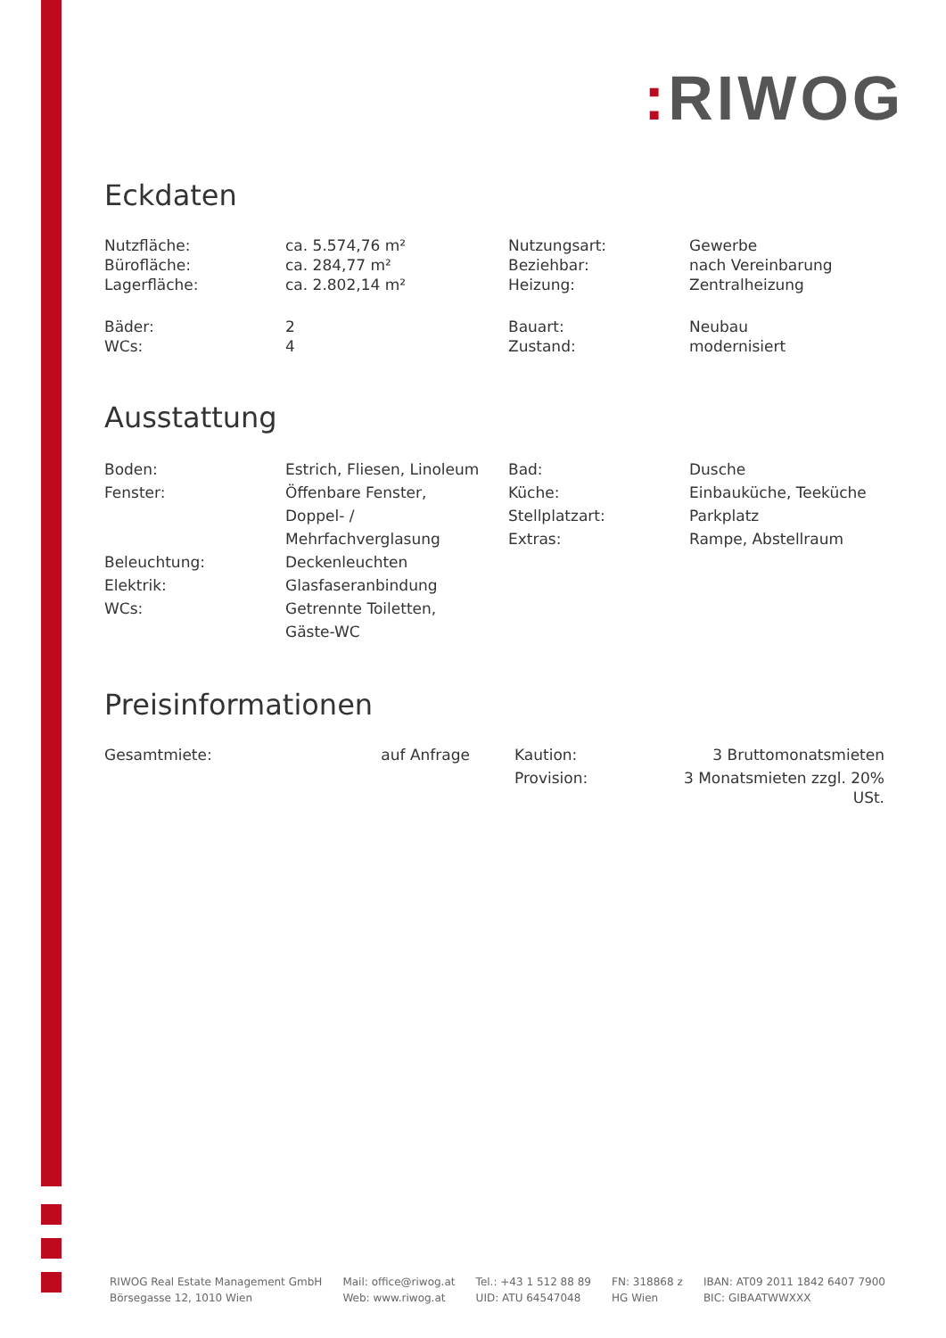: RIWOG
Eckdaten
| Nutzfläche: | ca. 5.574,76 m² | Nutzungsart: | Gewerbe |
| Bürofläche: | ca. 284,77 m² | Beziehbar: | nach Vereinbarung |
| Lagerfläche: | ca. 2.802,14 m² | Heizung: | Zentralheizung |
| Bäder: | 2 | Bauart: | Neubau |
| WCs: | 4 | Zustand: | modernisiert |
Ausstattung
| Boden: Fenster: Beleuchtung: Elektrik: WCs: | Estrich, Fliesen, Linoleum Öffenbare Fenster, Doppel- / Mehrfachverglasung Deckenleuchten Glasfaseranbindung Getrennte Toiletten, Gäste-WC | Bad: Küche: Stellplatzart: Extras: | Dusche Einbauküche, Teeküche Parkplatz Rampe, Abstellraum |
Preisinformationen
| Gesamtmiete: | auf Anfrage | | Kaution: | 3 Bruttomonatsmieten |
| | | | Provision: | 3 Monatsmieten zzgl. 20% USt. |
RIWOG Real Estate Management GmbH
Börsegasse 12, 1010 Wien
Mail: office@riwog.at
Web: www.riwog.at
Tel.: +43 1 512 88 89
UID: ATU 64547048
FN: 318868 z
HG Wien
IBAN: AT09 2011 1842 6407 7900
BIC: GIBAATWWXXX